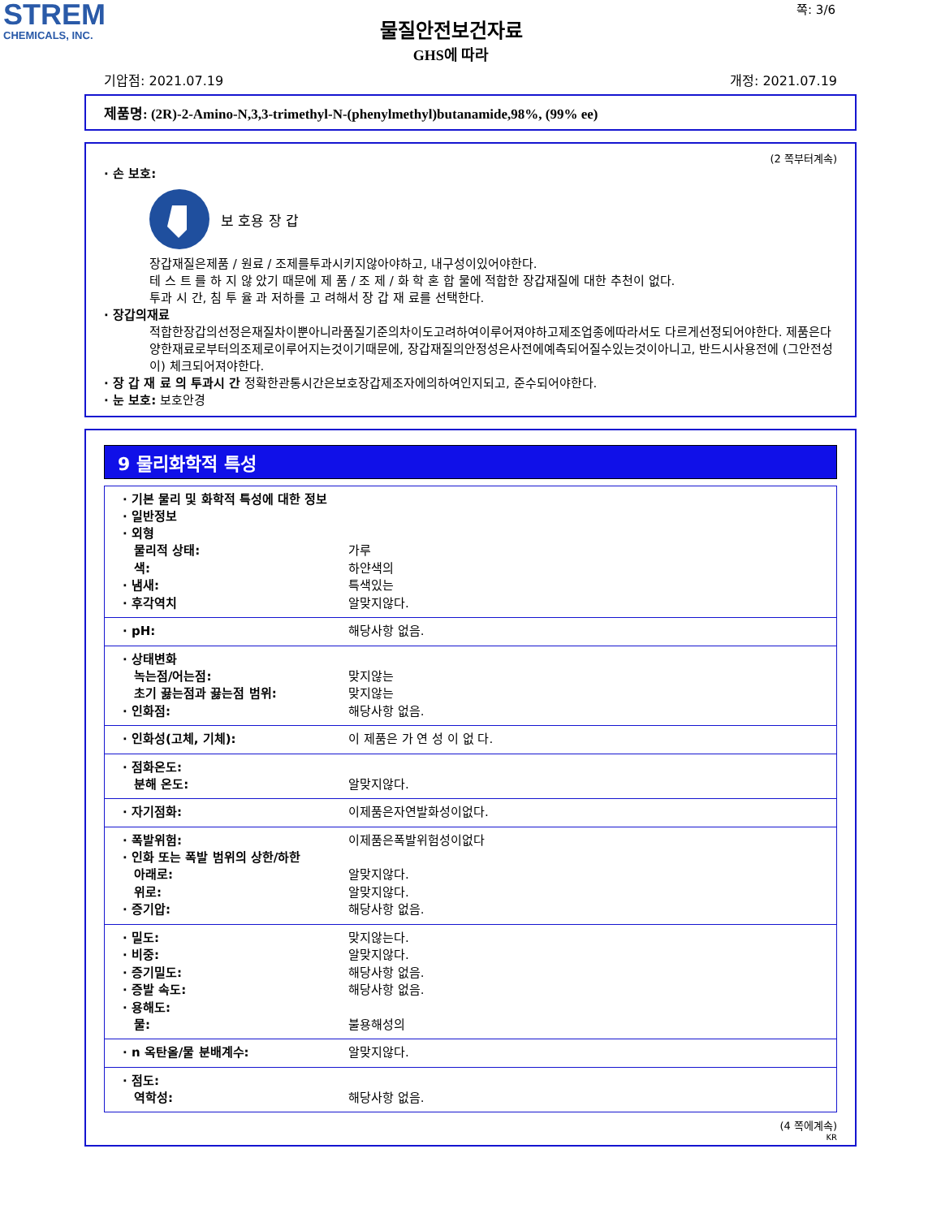STREM
CHEMICALS, INC.
물질안전보건자료
GHS에 따라
쪽: 3/6
기압점: 2021.07.19 개정: 2021.07.19
제품명: (2R)-2-Amino-N,3,3-trimethyl-N-(phenylmethyl)butanamide,98%, (99% ee)
(2 쪽부터계속)
· 손 보호:
보 호용 장 갑
장갑재질은제품 / 원료 / 조제를투과시키지않아야하고, 내구성이있어야한다.
테 스 트 를 하 지 않 았기 때문에 제 품 / 조 제 / 화 학 혼 합 물에 적합한 장갑재질에 대한 추천이 없다.
투과 시 간, 침 투 율 과 저하를 고 려해서 장 갑 재 료를 선택한다.
· 장갑의재료
적합한장갑의선정은재질차이뿐아니라품질기준의차이도고려하여이루어져야하고제조업종에따라서도 다르게선정되어야한다. 제품은다양한재료로부터의조제로이루어지는것이기때문에, 장갑재질의안정성은사전에예측되어질수있는것이아니고, 반드시사용전에 (그안전성이) 체크되어져야한다.
· 장 갑 재 료 의 투과시 간 정확한관통시간은보호장갑제조자에의하여인지되고, 준수되어야한다.
· 눈 보호: 보호안경
9 물리화학적 특성
| · 기본 물리 및 화학적 특성에 대한 정보 · 일반정보 · 외형 물리적 상태: 가루 색: 하얀색의 · 냄새: 특색있는 · 후각역치 알맞지않다. |
| · pH: 해당사항 없음. |
| · 상태변화 녹는점/어는점: 맞지않는 초기 끓는점과 끓는점 범위: 맞지않는 · 인화점: 해당사항 없음. |
| · 인화성(고체, 기체): 이 제품은 가 연 성 이 없 다. |
| · 점화온도: 분해 온도: 알맞지않다. |
| · 자기점화: 이제품은자연발화성이없다. |
| · 폭발위험: 이제품은폭발위험성이없다 · 인화 또는 폭발 범위의 상한/하한 아래로: 알맞지않다. 위로: 알맞지않다. · 증기압: 해당사항 없음. |
| · 밀도: 맞지않는다. · 비중: 알맞지않다. · 증기밀도: 해당사항 없음. · 증발 속도: 해당사항 없음. · 용해도: 물: 불용해성의 |
| · n 옥탄올/물 분배계수: 알맞지않다. |
| · 점도: 역학성: 해당사항 없음. |
(4 쪽에계속)
KR